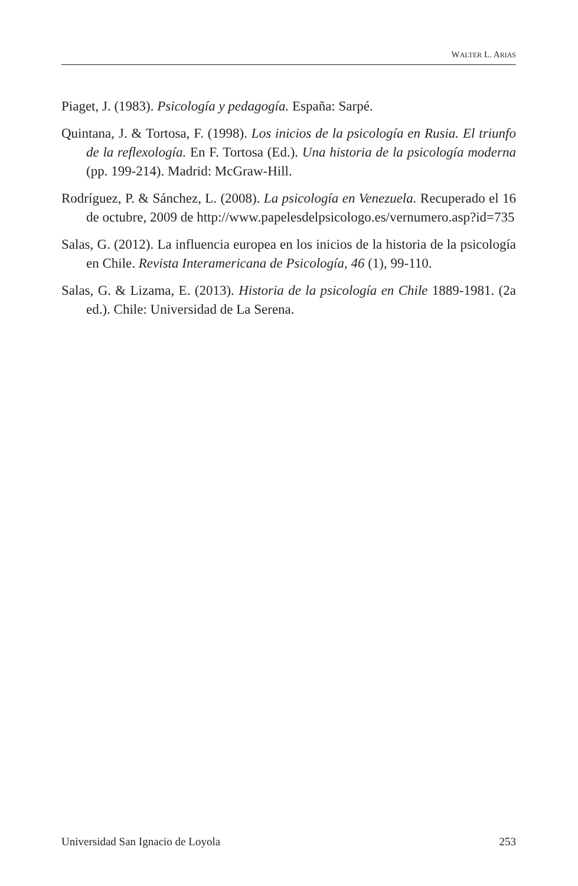WALTER L. ARIAS
Piaget, J. (1983). Psicología y pedagogía. España: Sarpé.
Quintana, J. & Tortosa, F. (1998). Los inicios de la psicología en Rusia. El triunfo de la reflexología. En F. Tortosa (Ed.). Una historia de la psicología moderna (pp. 199-214). Madrid: McGraw-Hill.
Rodríguez, P. & Sánchez, L. (2008). La psicología en Venezuela. Recuperado el 16 de octubre, 2009 de http://www.papelesdelpsicologo.es/vernumero.asp?id=735
Salas, G. (2012). La influencia europea en los inicios de la historia de la psicología en Chile. Revista Interamericana de Psicología, 46 (1), 99-110.
Salas, G. & Lizama, E. (2013). Historia de la psicología en Chile 1889-1981. (2a ed.). Chile: Universidad de La Serena.
Universidad San Ignacio de Loyola 253